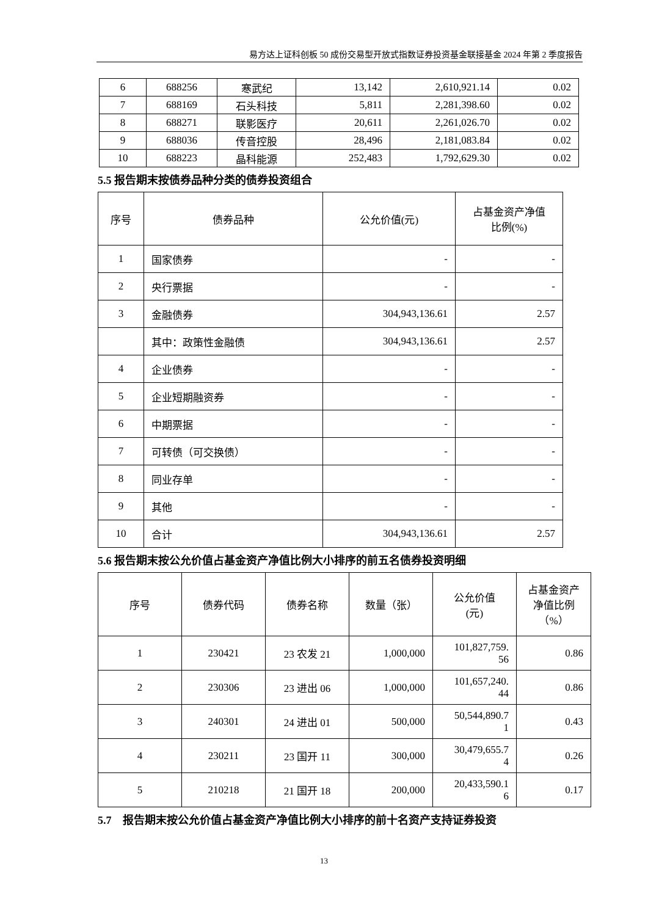易方达上证科创板 50 成份交易型开放式指数证券投资基金联接基金 2024 年第 2 季度报告
| 6 | 688256 | 寒武纪 | 13,142 | 2,610,921.14 | 0.02 |
| 7 | 688169 | 石头科技 | 5,811 | 2,281,398.60 | 0.02 |
| 8 | 688271 | 联影医疗 | 20,611 | 2,261,026.70 | 0.02 |
| 9 | 688036 | 传音控股 | 28,496 | 2,181,083.84 | 0.02 |
| 10 | 688223 | 晶科能源 | 252,483 | 1,792,629.30 | 0.02 |
5.5 报告期末按债券品种分类的债券投资组合
| 序号 | 债券品种 | 公允价值(元) | 占基金资产净值 比例(%) |
| --- | --- | --- | --- |
| 1 | 国家债券 | - | - |
| 2 | 央行票据 | - | - |
| 3 | 金融债券 | 304,943,136.61 | 2.57 |
| | 其中：政策性金融债 | 304,943,136.61 | 2.57 |
| 4 | 企业债券 | - | - |
| 5 | 企业短期融资券 | - | - |
| 6 | 中期票据 | - | - |
| 7 | 可转债（可交换债） | - | - |
| 8 | 同业存单 | - | - |
| 9 | 其他 | - | - |
| 10 | 合计 | 304,943,136.61 | 2.57 |
5.6 报告期末按公允价值占基金资产净值比例大小排序的前五名债券投资明细
| 序号 | 债券代码 | 债券名称 | 数量（张） | 公允价值 (元) | 占基金资产 净值比例 （%） |
| --- | --- | --- | --- | --- | --- |
| 1 | 230421 | 23 农发 21 | 1,000,000 | 101,827,759. 56 | 0.86 |
| 2 | 230306 | 23 进出 06 | 1,000,000 | 101,657,240. 44 | 0.86 |
| 3 | 240301 | 24 进出 01 | 500,000 | 50,544,890.7 1 | 0.43 |
| 4 | 230211 | 23 国开 11 | 300,000 | 30,479,655.7 4 | 0.26 |
| 5 | 210218 | 21 国开 18 | 200,000 | 20,433,590.1 6 | 0.17 |
5.7　报告期末按公允价值占基金资产净值比例大小排序的前十名资产支持证券投资
13